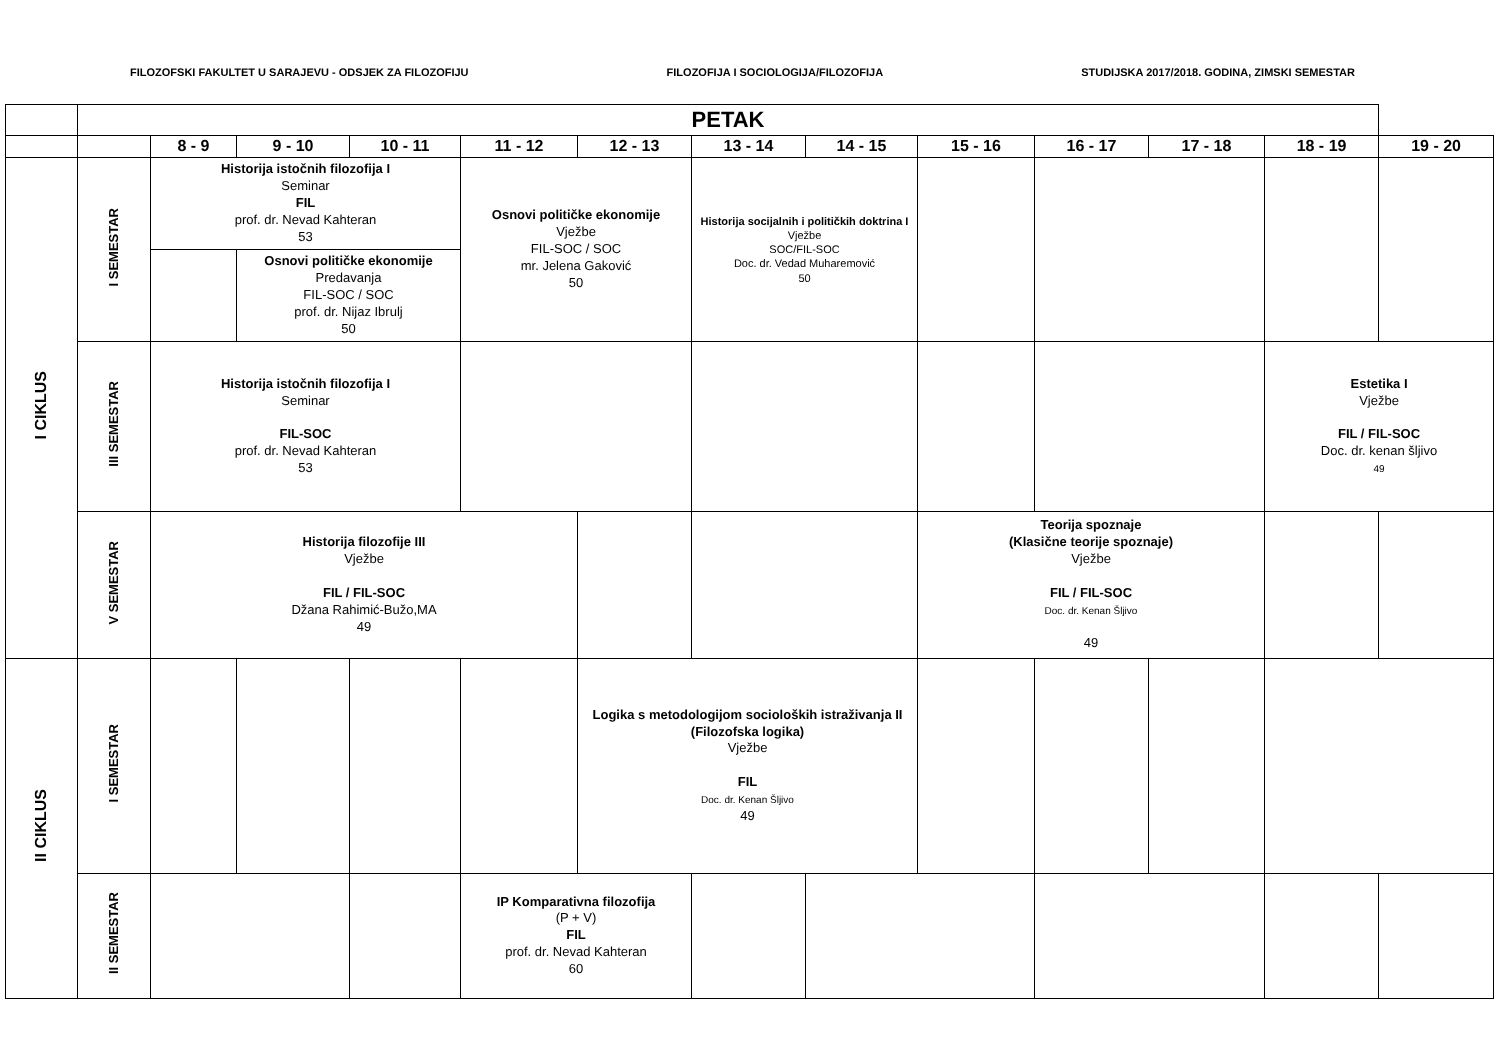FILOZOFSKI FAKULTET U SARAJEVU - ODSJEK ZA FILOZOFIJU FILOZOFIJA I SOCIOLOGIJA/FILOZOFIJA STUDIJSKA 2017/2018. GODINA, ZIMSKI SEMESTAR
| | PETAK | | | | | | | | | | | | |
| | | 8 - 9 | 9 - 10 | 10 - 11 | 11 - 12 | 12 - 13 | 13 - 14 | 14 - 15 | 15 - 16 | 16 - 17 | 17 - 18 | 18 - 19 | 19 - 20 |
| I CIKLUS | I SEMESTAR | Historija istočnih filozofija I Seminar FIL prof. dr. Nevad Kahteran 53 | | | Osnovi političke ekonomije Vježbe FIL-SOC / SOC mr. Jelena Gaković 50 | | Historija socijalnih i političkih doktrina I Vježbe SOC/FIL-SOC Doc. dr. Vedad Muharemović 50 | | | | | | |
| | | | Osnovi političke ekonomije Predavanja FIL-SOC / SOC prof. dr. Nijaz Ibrulj 50 | | | | | | | | | | |
| | III SEMESTAR | Historija istočnih filozofija I Seminar FIL-SOC prof. dr. Nevad Kahteran 53 | | | | | | | | | | Estetika I Vježbe FIL / FIL-SOC Doc. dr. kenan šljivo 49 | |
| | V SEMESTAR | Historija filozofije III Vježbe FIL / FIL-SOC Džana Rahimić-Bužo,MA 49 | | | | | | | Teorija spoznaje (Klasične teorije spoznaje) Vježbe FIL / FIL-SOC Doc. dr. Kenan Šljivo 49 | | | | |
| II CIKLUS | I SEMESTAR | | | | | Logika s metodologijom socioloških istraživanja II (Filozofska logika) Vježbe FIL Doc. dr. Kenan Šljivo 49 | | | | | | | |
| | II SEMESTAR | | | | IP Komparativna filozofija (P + V) FIL prof. dr. Nevad Kahteran 60 | | | | | | | | |